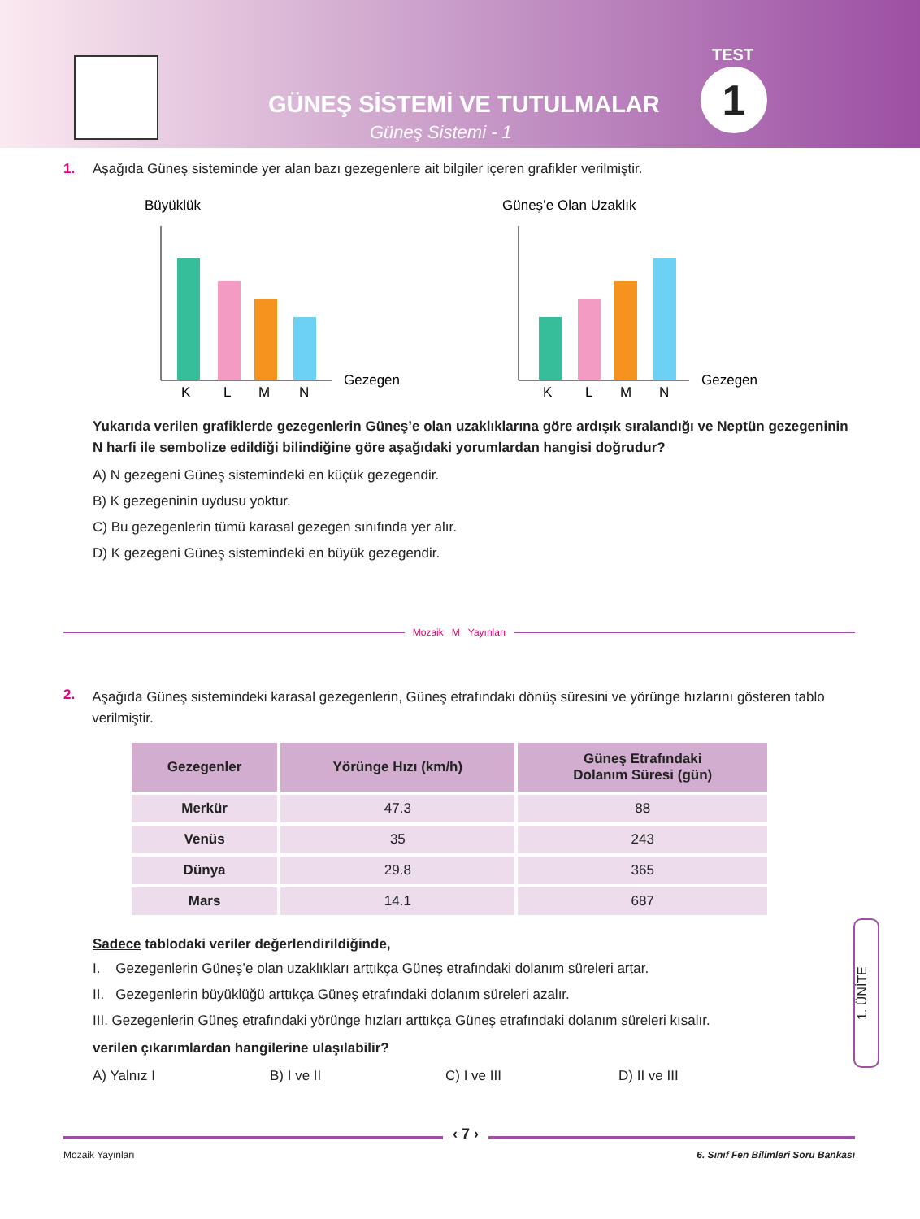TEST
1
GÜNEŞ SİSTEMİ VE TUTULMALAR
Güneş Sistemi - 1
1. Aşağıda Güneş sisteminde yer alan bazı gezegenlere ait bilgiler içeren grafikler verilmiştir.
Büyüklük
K
L
M
N
Gezegen
Güneş’e Olan Uzaklık
K
L
M
N
Gezegen
Yukarıda verilen grafiklerde gezegenlerin Güneş’e olan uzaklıklarına göre ardışık sıralandığı ve Neptün gezegeninin N harfi ile sembolize edildiği bilindiğine göre aşağıdaki yorumlardan hangisi doğrudur?
A) N gezegeni Güneş sistemindeki en küçük gezegendir.
B) K gezegeninin uydusu yoktur.
C) Bu gezegenlerin tümü karasal gezegen sınıfında yer alır.
D) K gezegeni Güneş sistemindeki en büyük gezegendir.
Mozaik M Yayınları
2. Aşağıda Güneş sistemindeki karasal gezegenlerin, Güneş etrafındaki dönüş süresini ve yörünge hızlarını gösteren tablo verilmiştir.
| Gezegenler | Yörünge Hızı (km/h) | Güneş Etrafındaki Dolanım Süresi (gün) |
| --- | --- | --- |
| Merkür | 47.3 | 88 |
| Venüs | 35 | 243 |
| Dünya | 29.8 | 365 |
| Mars | 14.1 | 687 |
Sadece tablodaki veriler değerlendirildiğinde,
I. Gezegenlerin Güneş’e olan uzaklıkları arttıkça Güneş etrafındaki dolanım süreleri artar.
II. Gezegenlerin büyüklüğü arttıkça Güneş etrafındaki dolanım süreleri azalır.
III. Gezegenlerin Güneş etrafındaki yörünge hızları arttıkça Güneş etrafındaki dolanım süreleri kısalır.
verilen çıkarımlardan hangilerine ulaşılabilir?
A) Yalnız I B) I ve II C) I ve III D) II ve III
1. ÜNİTE
Mozaik Yayınları 6. Sınıf Fen Bilimleri Soru Bankası
‹ 7 ›